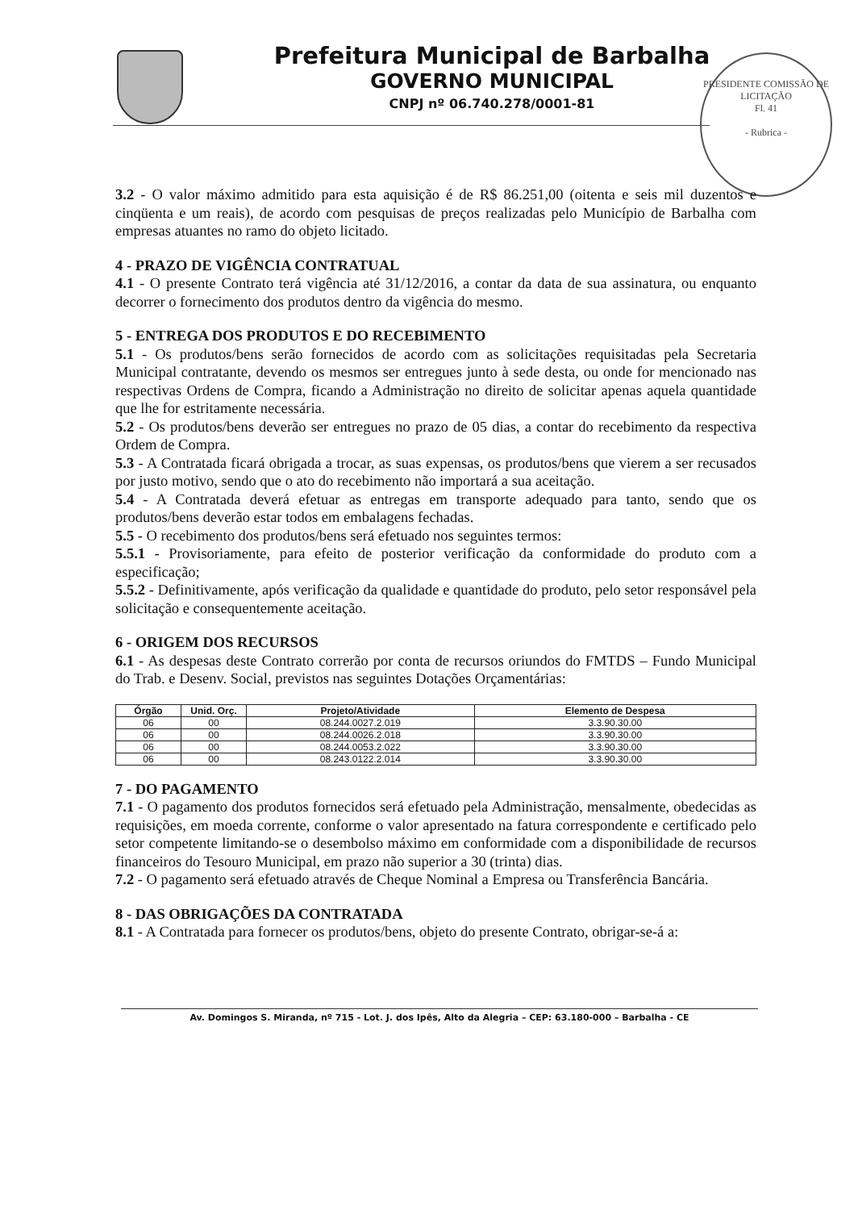Prefeitura Municipal de Barbalha
GOVERNO MUNICIPAL
CNPJ nº 06.740.278/0001-81
PRESIDENTE COMISSÃO DE LICITAÇÃO
Fl. 41
- Rubrica -
3.2 - O valor máximo admitido para esta aquisição é de R$ 86.251,00 (oitenta e seis mil duzentos e cinqüenta e um reais), de acordo com pesquisas de preços realizadas pelo Município de Barbalha com empresas atuantes no ramo do objeto licitado.
4 - PRAZO DE VIGÊNCIA CONTRATUAL
4.1 - O presente Contrato terá vigência até 31/12/2016, a contar da data de sua assinatura, ou enquanto decorrer o fornecimento dos produtos dentro da vigência do mesmo.
5 - ENTREGA DOS PRODUTOS E DO RECEBIMENTO
5.1 - Os produtos/bens serão fornecidos de acordo com as solicitações requisitadas pela Secretaria Municipal contratante, devendo os mesmos ser entregues junto à sede desta, ou onde for mencionado nas respectivas Ordens de Compra, ficando a Administração no direito de solicitar apenas aquela quantidade que lhe for estritamente necessária.
5.2 - Os produtos/bens deverão ser entregues no prazo de 05 dias, a contar do recebimento da respectiva Ordem de Compra.
5.3 - A Contratada ficará obrigada a trocar, as suas expensas, os produtos/bens que vierem a ser recusados por justo motivo, sendo que o ato do recebimento não importará a sua aceitação.
5.4 - A Contratada deverá efetuar as entregas em transporte adequado para tanto, sendo que os produtos/bens deverão estar todos em embalagens fechadas.
5.5 - O recebimento dos produtos/bens será efetuado nos seguintes termos:
5.5.1 - Provisoriamente, para efeito de posterior verificação da conformidade do produto com a especificação;
5.5.2 - Definitivamente, após verificação da qualidade e quantidade do produto, pelo setor responsável pela solicitação e consequentemente aceitação.
6 - ORIGEM DOS RECURSOS
6.1 - As despesas deste Contrato correrão por conta de recursos oriundos do FMTDS – Fundo Municipal do Trab. e Desenv. Social, previstos nas seguintes Dotações Orçamentárias:
| Órgão | Unid. Orç. | Projeto/Atividade | Elemento de Despesa |
| --- | --- | --- | --- |
| 06 | 00 | 08.244.0027.2.019 | 3.3.90.30.00 |
| 06 | 00 | 08.244.0026.2.018 | 3.3.90.30.00 |
| 06 | 00 | 08.244.0053.2.022 | 3.3.90.30.00 |
| 06 | 00 | 08.243.0122.2.014 | 3.3.90.30.00 |
7 - DO PAGAMENTO
7.1 - O pagamento dos produtos fornecidos será efetuado pela Administração, mensalmente, obedecidas as requisições, em moeda corrente, conforme o valor apresentado na fatura correspondente e certificado pelo setor competente limitando-se o desembolso máximo em conformidade com a disponibilidade de recursos financeiros do Tesouro Municipal, em prazo não superior a 30 (trinta) dias.
7.2 - O pagamento será efetuado através de Cheque Nominal a Empresa ou Transferência Bancária.
8 - DAS OBRIGAÇÕES DA CONTRATADA
8.1 - A Contratada para fornecer os produtos/bens, objeto do presente Contrato, obrigar-se-á a:
Av. Domingos S. Miranda, nº 715 - Lot. J. dos Ipês, Alto da Alegria – CEP: 63.180-000 – Barbalha - CE